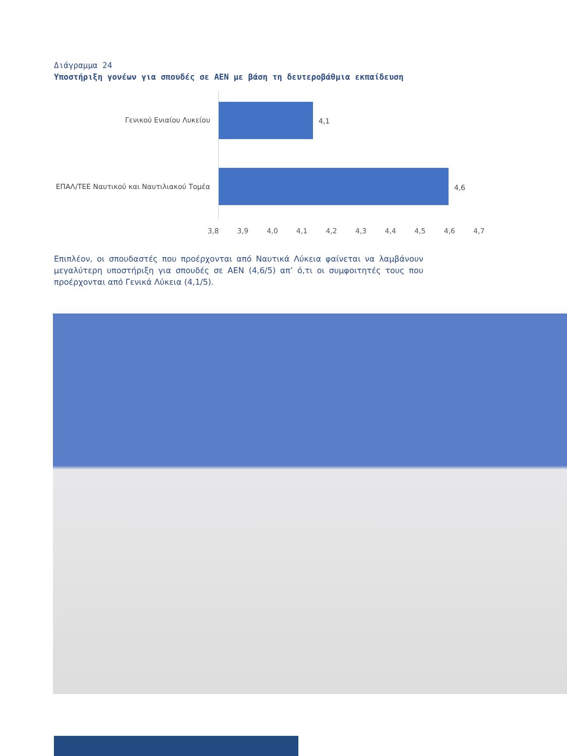Διάγραμμα 24
Υποστήριξη γονέων για σπουδές σε ΑΕΝ με βάση τη δευτεροβάθμια εκπαίδευση
Γενικού Ενιαίου Λυκείου 4,1
ΕΠΑΛ/ΤΕΕ Ναυτικού και Ναυτιλιακού Τομέα
4,6
3,8 3,9 4,0 4,1 4,2 4,3 4,4 4,5 4,6 4,7
Επιπλέον, οι σπουδαστές που προέρχονται από Ναυτικά Λύκεια φαίνεται να λαμβάνουν μεγαλύτερη υποστήριξη για σπουδές σε ΑΕΝ (4,6/5) απ’ ό,τι οι συμφοιτητές τους που προέρχονται από Γενικά Λύκεια (4,1/5).